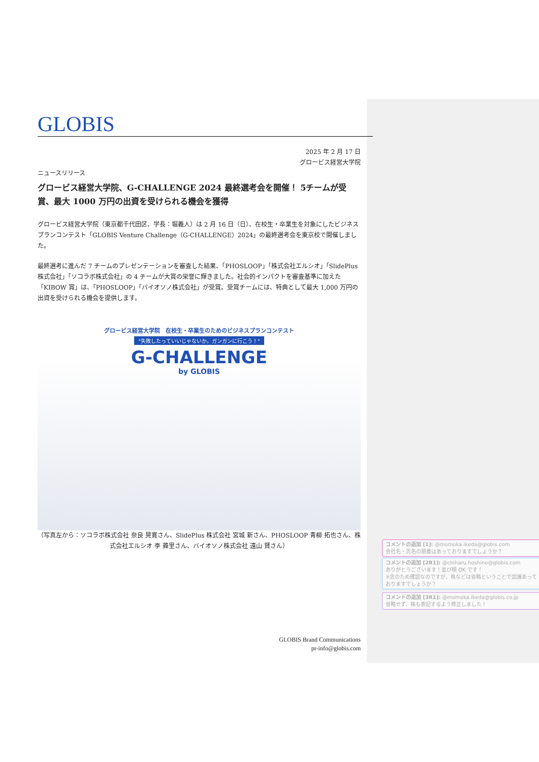GLOBIS
2025 年 2 月 17 日
グロービス経営大学院
ニュースリリース
グロービス経営大学院、G-CHALLENGE 2024 最終選考会を開催！ 5チームが受賞、最大 1000 万円の出資を受けられる機会を獲得
グロービス経営大学院（東京都千代田区、学長：堀義人）は 2 月 16 日（日）、在校生・卒業生を対象にしたビジネスプランコンテスト「GLOBIS Venture Challenge（G-CHALLENGE）2024」の最終選考会を東京校で開催しました。
最終選考に進んだ 7 チームのプレゼンテーションを審査した結果、「PHOSLOOP」「株式会社エルシオ」「SlidePlus 株式会社」「ソコラボ株式会社」の 4 チームが大賞の栄誉に輝きました。社会的インパクトを審査基準に加えた「KIBOW 賞」は、「PHOSLOOP」「バイオソノ株式会社」が受賞。受賞チームには、特典として最大 1,000 万円の出資を受けられる機会を提供します。
グロービス経営大学院　在校生・卒業生のためのビジネスプランコンテスト
"失敗したっていいじゃないか。ガンガンに行こう！"
G-CHALLENGE
by GLOBIS
（写真左から：ソコラボ株式会社 奈良 晃寛さん、SlidePlus 株式会社 宮城 新さん、PHOSLOOP 青柳 拓也さん、株式会社エルシオ 李 蕣里さん、バイオソノ株式会社 遠山 賢さん）
GLOBIS Brand Communications
pr-info@globis.com
コメントの追加 [1]: @momoka.ikeda@globis.com
会社名・氏名の順番はあっておりますでしょうか？
コメントの追加 [2R1]: @chiharu.hoshino@globis.com
ありがとうございます！並び順 OK です！
※念のため確認なのですが、株などは省略ということで認識あっておりますでしょうか？
コメントの追加 [3R1]: @momoka.ikeda@globis.co.jp
省略せず、株も表記するよう修正しました！